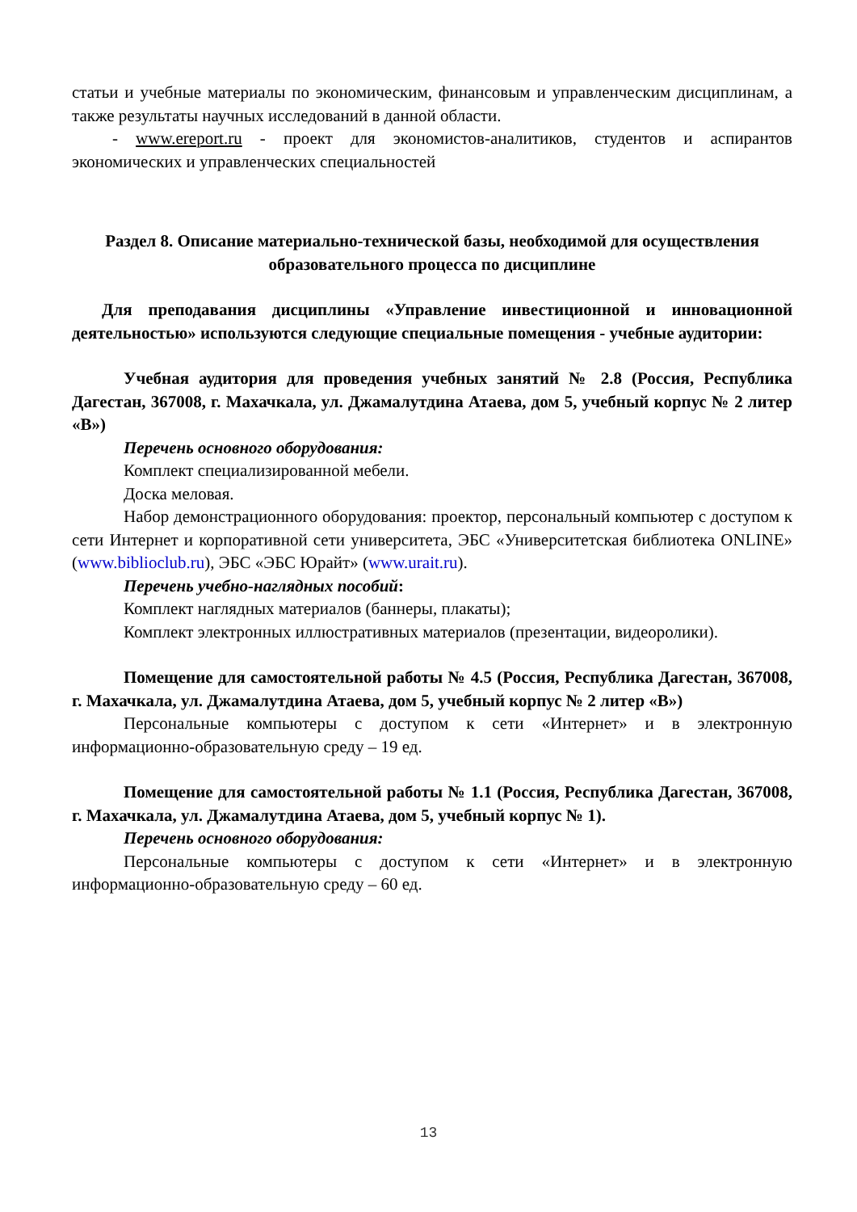статьи и учебные материалы по экономическим, финансовым и управленческим дисциплинам, а также результаты научных исследований в данной области.
- www.ereport.ru - проект для экономистов-аналитиков, студентов и аспирантов экономических и управленческих специальностей
Раздел 8. Описание материально-технической базы, необходимой для осуществления образовательного процесса по дисциплине
Для преподавания дисциплины «Управление инвестиционной и инновационной деятельностью» используются следующие специальные помещения - учебные аудитории:
Учебная аудитория для проведения учебных занятий № 2.8 (Россия, Республика Дагестан, 367008, г. Махачкала, ул. Джамалутдина Атаева, дом 5, учебный корпус № 2 литер «В»)
Перечень основного оборудования:
Комплект специализированной мебели.
Доска меловая.
Набор демонстрационного оборудования: проектор, персональный компьютер с доступом к сети Интернет и корпоративной сети университета, ЭБС «Университетская библиотека ONLINE» (www.biblioclub.ru), ЭБС «ЭБС Юрайт» (www.urait.ru).
Перечень учебно-наглядных пособий:
Комплект наглядных материалов (баннеры, плакаты);
Комплект электронных иллюстративных материалов (презентации, видеоролики).
Помещение для самостоятельной работы № 4.5 (Россия, Республика Дагестан, 367008, г. Махачкала, ул. Джамалутдина Атаева, дом 5, учебный корпус № 2 литер «В»)
Персональные компьютеры с доступом к сети «Интернет» и в электронную информационно-образовательную среду – 19 ед.
Помещение для самостоятельной работы № 1.1 (Россия, Республика Дагестан, 367008, г. Махачкала, ул. Джамалутдина Атаева, дом 5, учебный корпус № 1).
Перечень основного оборудования:
Персональные компьютеры с доступом к сети «Интернет» и в электронную информационно-образовательную среду – 60 ед.
13